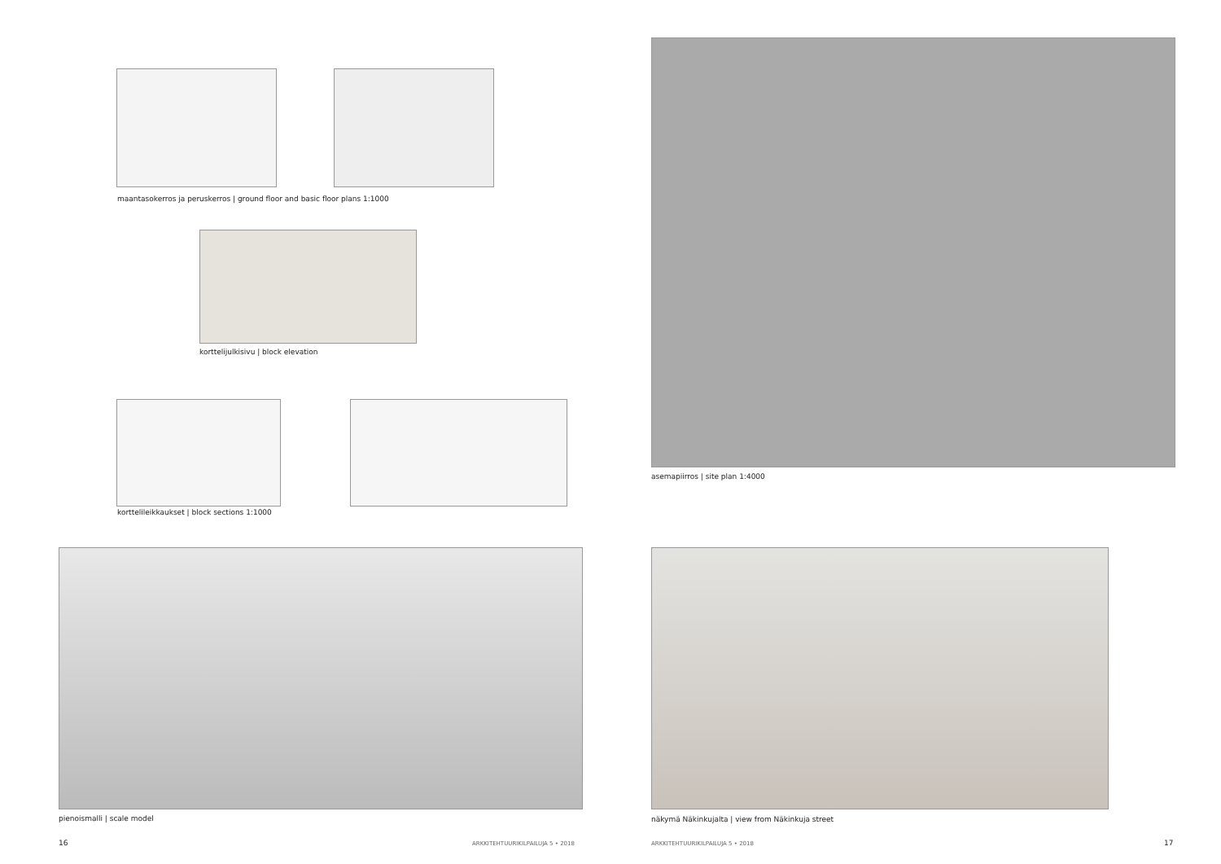maantasokerros ja peruskerros | ground floor and basic floor plans 1:1000
korttelijulkisivu | block elevation
korttelileikkaukset | block sections 1:1000
asemapiirros | site plan 1:4000
pienoismalli | scale model
näkymä Näkinkujalta | view from Näkinkuja street
16
ARKKITEHTUURIKILPAILUJA 5 • 2018
ARKKITEHTUURIKILPAILUJA 5 • 2018
17